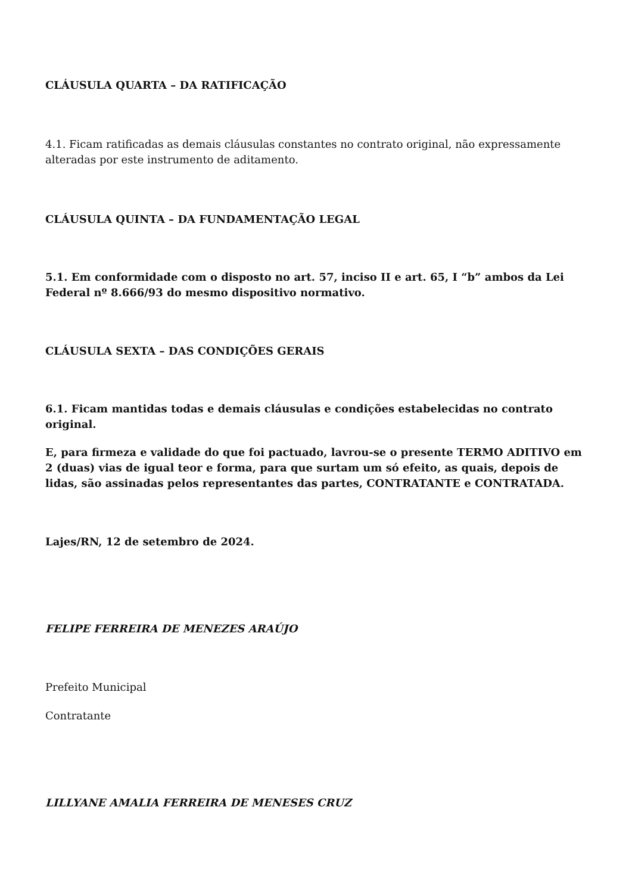CLÁUSULA QUARTA – DA RATIFICAÇÃO
4.1. Ficam ratificadas as demais cláusulas constantes no contrato original, não expressamente alteradas por este instrumento de aditamento.
CLÁUSULA QUINTA – DA FUNDAMENTAÇÃO LEGAL
5.1. Em conformidade com o disposto no art. 57, inciso II e art. 65, I “b” ambos da Lei Federal nº 8.666/93 do mesmo dispositivo normativo.
CLÁUSULA SEXTA – DAS CONDIÇÕES GERAIS
6.1. Ficam mantidas todas e demais cláusulas e condições estabelecidas no contrato original.
E, para firmeza e validade do que foi pactuado, lavrou-se o presente TERMO ADITIVO em 2 (duas) vias de igual teor e forma, para que surtam um só efeito, as quais, depois de lidas, são assinadas pelos representantes das partes, CONTRATANTE e CONTRATADA.
Lajes/RN, 12 de setembro de 2024.
FELIPE FERREIRA DE MENEZES ARAÚJO
Prefeito Municipal
Contratante
LILLYANE AMALIA FERREIRA DE MENESES CRUZ